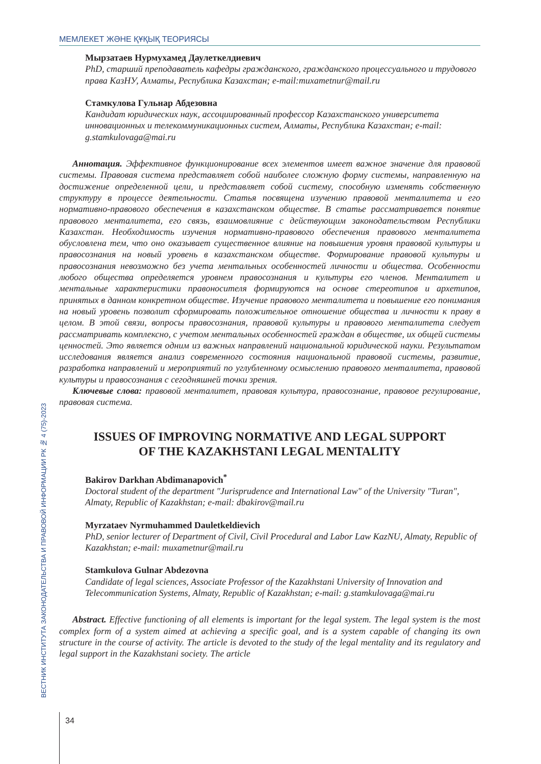МЕМЛЕКЕТ ЖӘНЕ ҚҰҚЫҚ ТЕОРИЯСЫ
ВЕСТНИК ИНСТИТУТА ЗАКОНОДАТЕЛЬСТВА И ПРАВОВОЙ ИНФОРМАЦИИ РК № 4 (75)-2023
Мырзатаев Нурмухамед Даулеткелдиевич
PhD, старший преподаватель кафедры гражданского, гражданского процессуального и трудового права КазНУ, Алматы, Республика Казахстан; e-mail:muxametnur@mail.ru
Стамкулова Гульнар Абдезовна
Кандидат юридических наук, ассоциированный профессор Казахстанского университета инновационных и телекоммуникационных систем, Алматы, Республика Казахстан; e-mail: g.stamkulovaga@mai.ru
Аннотация. Эффективное функционирование всех элементов имеет важное значение для правовой системы. Правовая система представляет собой наиболее сложную форму системы, направленную на достижение определенной цели, и представляет собой систему, способную изменять собственную структуру в процессе деятельности. Статья посвящена изучению правовой менталитета и его нормативно-правового обеспечения в казахстанском обществе. В статье рассматривается понятие правового менталитета, его связь, взаимовлияние с действующим законодательством Республики Казахстан. Необходимость изучения нормативно-правового обеспечения правового менталитета обусловлена тем, что оно оказывает существенное влияние на повышения уровня правовой культуры и правосознания на новый уровень в казахстанском обществе. Формирование правовой культуры и правосознания невозможно без учета ментальных особенностей личности и общества. Особенности любого общества определяется уровнем правосознания и культуры его членов. Менталитет и ментальные характеристики правоносителя формируются на основе стереотипов и архетипов, принятых в данном конкретном обществе. Изучение правового менталитета и повышение его понимания на новый уровень позволит сформировать положительное отношение общества и личности к праву в целом. В этой связи, вопросы правосознания, правовой культуры и правового менталитета следует рассматривать комплексно, с учетом ментальных особенностей граждан в обществе, их общей системы ценностей. Это является одним из важных направлений национальной юридической науки. Результатом исследования является анализ современного состояния национальной правовой системы, развитие, разработка направлений и мероприятий по углубленному осмыслению правового менталитета, правовой культуры и правосознания с сегодняшней точки зрения.
Ключевые слова: правовой менталитет, правовая культура, правосознание, правовое регулирование, правовая система.
ISSUES OF IMPROVING NORMATIVE AND LEGAL SUPPORT
OF THE KAZAKHSTANI LEGAL MENTALITY
Bakirov Darkhan Abdimanapovich<sup>*</sup>
Doctoral student of the department "Jurisprudence and International Law" of the University "Turan", Almaty, Republic of Kazakhstan; e-mail: dbakirov@mail.ru
Myrzataev Nyrmuhammed Dauletkeldievich
PhD, senior lecturer of Department of Civil, Civil Procedural and Labor Law KazNU, Almaty, Republic of Kazakhstan; e-mail: muxametnur@mail.ru
Stamkulova Gulnar Abdezovna
Candidate of legal sciences, Associate Professor of the Kazakhstani University of Innovation and Telecommunication Systems, Almaty, Republic of Kazakhstan; e-mail: g.stamkulovaga@mai.ru
Abstract. Effective functioning of all elements is important for the legal system. The legal system is the most complex form of a system aimed at achieving a specific goal, and is a system capable of changing its own structure in the course of activity. The article is devoted to the study of the legal mentality and its regulatory and legal support in the Kazakhstani society. The article
34